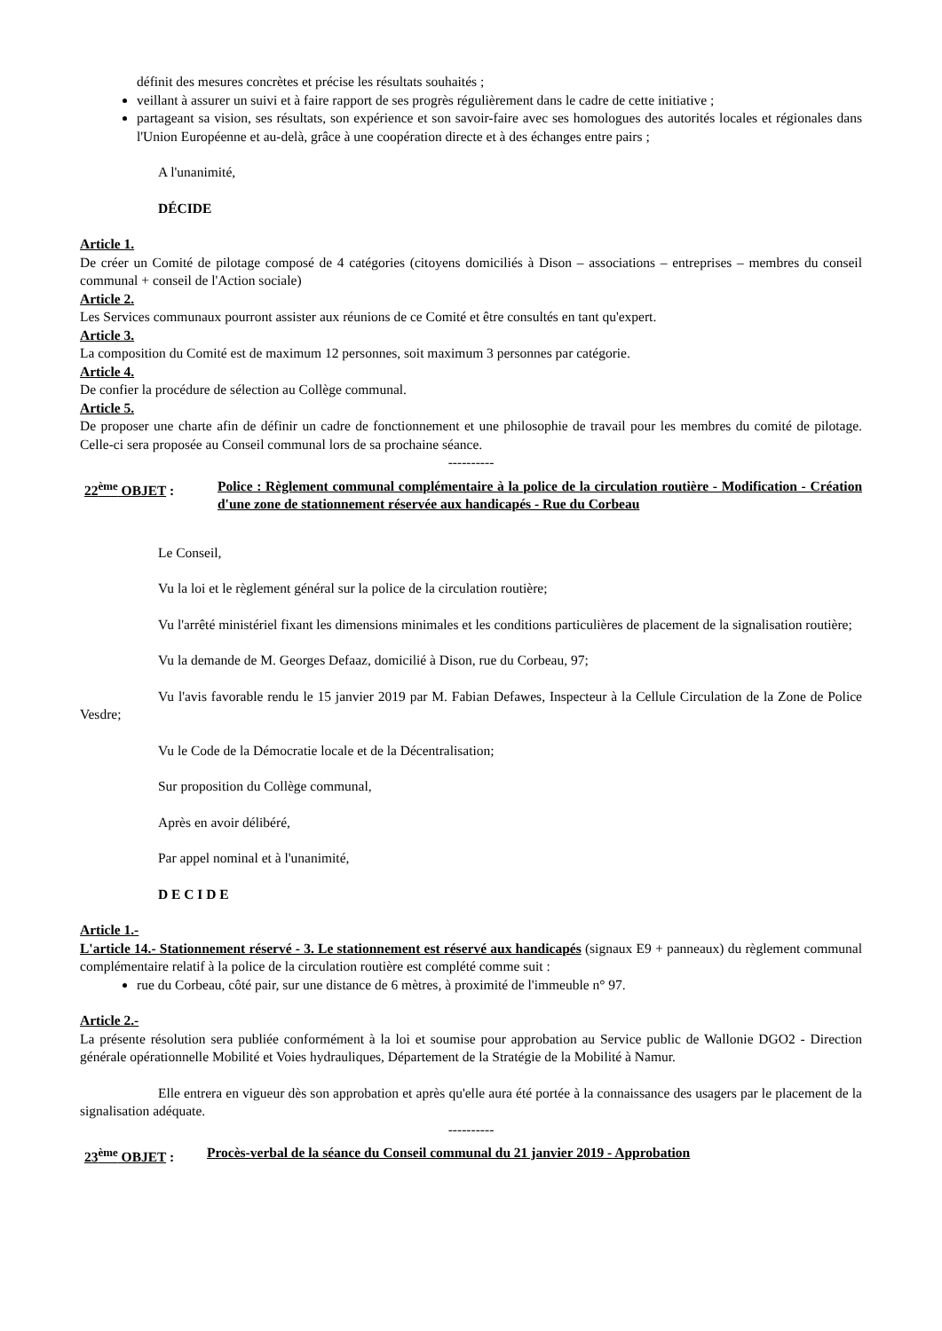définit des mesures concrètes et précise les résultats souhaités ;
veillant à assurer un suivi et à faire rapport de ses progrès régulièrement dans le cadre de cette initiative ;
partageant sa vision, ses résultats, son expérience et son savoir-faire avec ses homologues des autorités locales et régionales dans l'Union Européenne et au-delà, grâce à une coopération directe et à des échanges entre pairs ;
A l'unanimité,
DÉCIDE
Article 1.
De créer un Comité de pilotage composé de 4 catégories (citoyens domiciliés à Dison – associations – entreprises – membres du conseil communal + conseil de l'Action sociale)
Article 2.
Les Services communaux pourront assister aux réunions de ce Comité et être consultés en tant qu'expert.
Article 3.
La composition du Comité est de maximum 12 personnes, soit maximum 3 personnes par catégorie.
Article 4.
De confier la procédure de sélection au Collège communal.
Article 5.
De proposer une charte afin de définir un cadre de fonctionnement et une philosophie de travail pour les membres du comité de pilotage. Celle-ci sera proposée au Conseil communal lors de sa prochaine séance.
----------
22<sup>ème</sup> OBJET : Police : Règlement communal complémentaire à la police de la circulation routière - Modification - Création d'une zone de stationnement réservée aux handicapés - Rue du Corbeau
Le Conseil,
Vu la loi et le règlement général sur la police de la circulation routière;
Vu l'arrêté ministériel fixant les dimensions minimales et les conditions particulières de placement de la signalisation routière;
Vu la demande de M. Georges Defaaz, domicilié à Dison, rue du Corbeau, 97;
Vu l'avis favorable rendu le 15 janvier 2019 par M. Fabian Defawes, Inspecteur à la Cellule Circulation de la Zone de Police Vesdre;
Vu le Code de la Démocratie locale et de la Décentralisation;
Sur proposition du Collège communal,
Après en avoir délibéré,
Par appel nominal et à l'unanimité,
D E C I D E
Article 1.-
L'article 14.- Stationnement réservé - 3. Le stationnement est réservé aux handicapés (signaux E9 + panneaux) du règlement communal complémentaire relatif à la police de la circulation routière est complété comme suit :
rue du Corbeau, côté pair, sur une distance de 6 mètres, à proximité de l'immeuble n° 97.
Article 2.-
La présente résolution sera publiée conformément à la loi et soumise pour approbation au Service public de Wallonie DGO2 - Direction générale opérationnelle Mobilité et Voies hydrauliques, Département de la Stratégie de la Mobilité à Namur.
Elle entrera en vigueur dès son approbation et après qu'elle aura été portée à la connaissance des usagers par le placement de la signalisation adéquate.
----------
23<sup>ème</sup> OBJET : Procès-verbal de la séance du Conseil communal du 21 janvier 2019 - Approbation